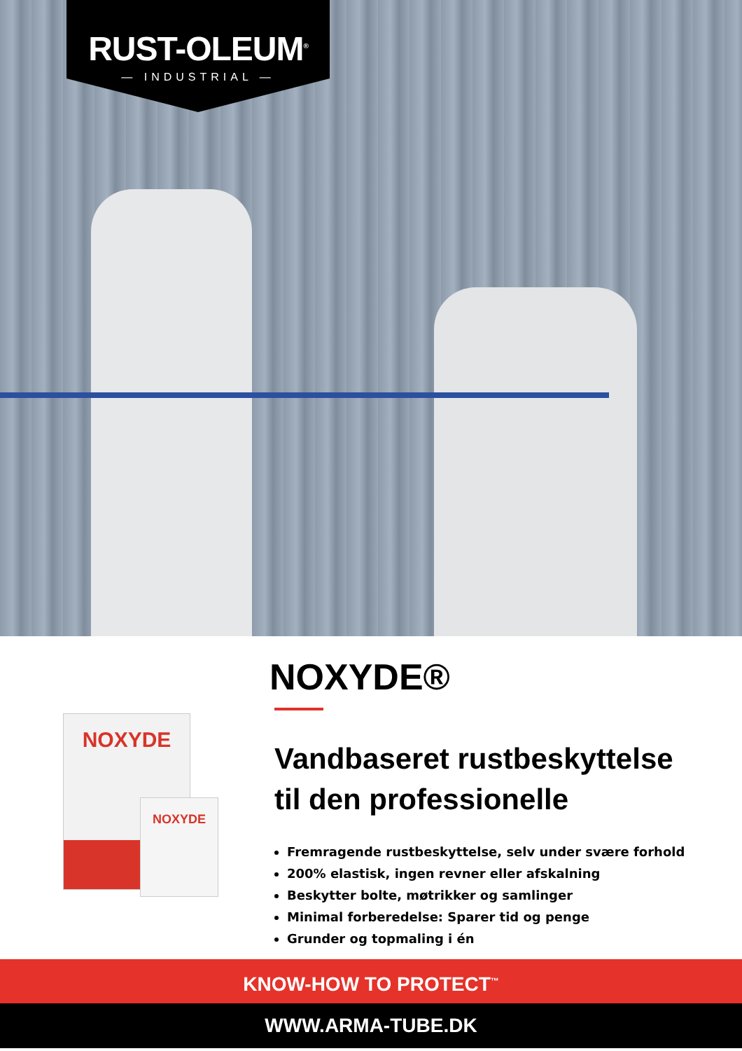RUST-OLEUM<sup>®</sup>
— INDUSTRIAL —
NOXYDE
NOXYDE
NOXYDE®
Vandbaseret rustbeskyttelse
til den professionelle
Fremragende rustbeskyttelse, selv under svære forhold
200% elastisk, ingen revner eller afskalning
Beskytter bolte, møtrikker og samlinger
Minimal forberedelse: Sparer tid og penge
Grunder og topmaling i én
KNOW-HOW TO PROTECT<sup>™</sup>
WWW.ARMA-TUBE.DK